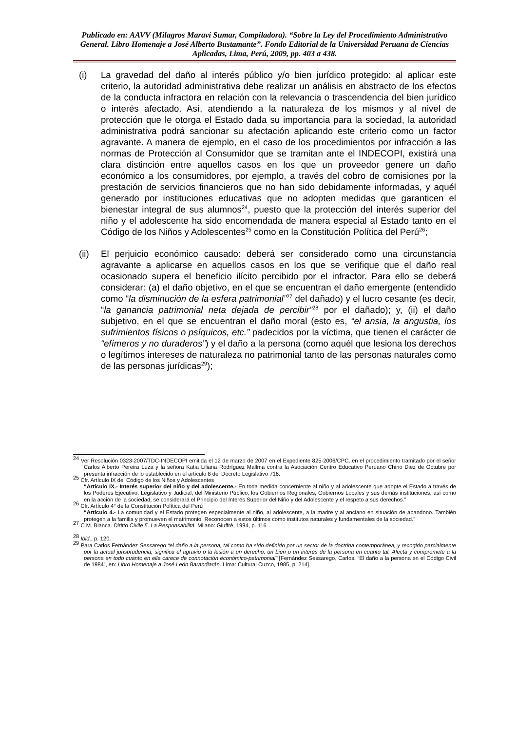Publicado en: AAVV (Milagros Maraví Sumar, Compiladora). “Sobre la Ley del Procedimiento Administrativo General. Libro Homenaje a José Alberto Bustamante”. Fondo Editorial de la Universidad Peruana de Ciencias Aplicadas, Lima, Perú, 2009, pp. 403 a 438.
(i) La gravedad del daño al interés público y/o bien jurídico protegido: al aplicar este criterio, la autoridad administrativa debe realizar un análisis en abstracto de los efectos de la conducta infractora en relación con la relevancia o trascendencia del bien jurídico o interés afectado. Así, atendiendo a la naturaleza de los mismos y al nivel de protección que le otorga el Estado dada su importancia para la sociedad, la autoridad administrativa podrá sancionar su afectación aplicando este criterio como un factor agravante. A manera de ejemplo, en el caso de los procedimientos por infracción a las normas de Protección al Consumidor que se tramitan ante el INDECOPI, existirá una clara distinción entre aquellos casos en los que un proveedor genere un daño económico a los consumidores, por ejemplo, a través del cobro de comisiones por la prestación de servicios financieros que no han sido debidamente informadas, y aquél generado por instituciones educativas que no adopten medidas que garanticen el bienestar integral de sus alumnos<sup>24</sup>, puesto que la protección del interés superior del niño y el adolescente ha sido encomendada de manera especial al Estado tanto en el Código de los Niños y Adolescentes<sup>25</sup> como en la Constitución Política del Perú<sup>26</sup>;
(ii) El perjuicio económico causado: deberá ser considerado como una circunstancia agravante a aplicarse en aquellos casos en los que se verifique que el daño real ocasionado supera el beneficio ilícito percibido por el infractor. Para ello se deberá considerar: (a) el daño objetivo, en el que se encuentran el daño emergente (entendido como “la disminución de la esfera patrimonial”<sup>27</sup> del dañado) y el lucro cesante (es decir, “la ganancia patrimonial neta dejada de percibir”<sup>28</sup> por el dañado); y, (ii) el daño subjetivo, en el que se encuentran el daño moral (esto es, “el ansia, la angustia, los sufrimientos físicos o psíquicos, etc.” padecidos por la víctima, que tienen el carácter de “efímeros y no duraderos”) y el daño a la persona (como aquél que lesiona los derechos o legítimos intereses de naturaleza no patrimonial tanto de las personas naturales como de las personas jurídicas<sup>29</sup>);
<sup>24</sup> Ver Resolución 0323-2007/TDC-INDECOPI emitida el 12 de marzo de 2007 en el Expediente 825-2006/CPC, en el procedimiento tramitado por el señor Carlos Alberto Pereira Luza y la señora Katia Liliana Rodríguez Mallma contra la Asociación Centro Educativo Peruano Chino Diez de Octubre por presunta infracción de lo establecido en el artículo 8 del Decreto Legislativo 716.
<sup>25</sup> Cfr. Artículo IX del Código de los Niños y Adolescentes
“Artículo IX.- Interés superior del niño y del adolescente.- En toda medida concerniente al niño y al adolescente que adopte el Estado a través de los Poderes Ejecutivo, Legislativo y Judicial, del Ministerio Público, los Gobiernos Regionales, Gobiernos Locales y sus demás instituciones, así como en la acción de la sociedad, se considerará el Principio del Interés Superior del Niño y del Adolescente y el respeto a sus derechos.”
<sup>26</sup> Cfr. Artículo 4° de la Constitución Política del Perú
“Artículo 4.- La comunidad y el Estado protegen especialmente al niño, al adolescente, a la madre y al anciano en situación de abandono. También protegen a la familia y promueven el matrimonio. Reconocen a estos últimos como institutos naturales y fundamentales de la sociedad.”
<sup>27</sup> C.M. Bianca. Diritto Civile 5. La Responsabilità. Milano: Giuffrè, 1994, p. 116.
<sup>28</sup> Ibid., p. 120.
<sup>29</sup> Para Carlos Fernández Sessarego “el daño a la persona, tal como ha sido definido por un sector de la doctrina contemporánea, y recogido parcialmente por la actual jurisprudencia, significa el agravio o la lesión a un derecho, un bien o un interés de la persona en cuanto tal. Afecta y compromete a la persona en todo cuanto en ella carece de connotación económico-patrimonial” [Fernández Sessarego, Carlos. “El daño a la persona en el Código Civil de 1984”, en: Libro Homenaje a José León Barandiarán. Lima: Cultural Cuzco, 1985, p. 214].